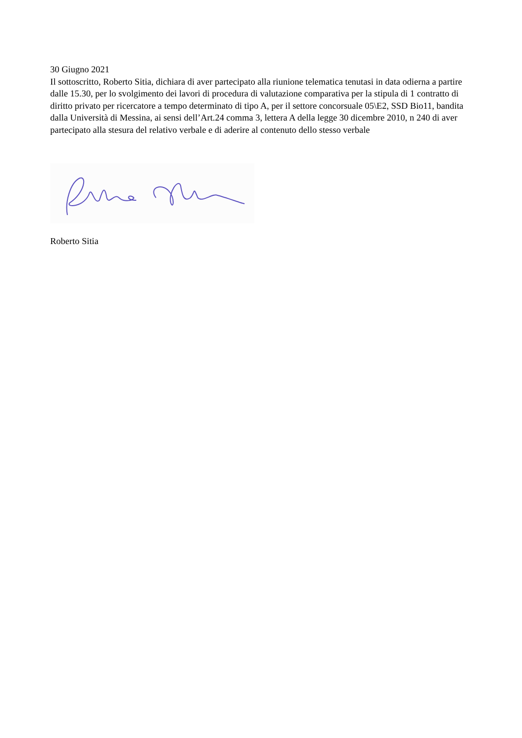30 Giugno 2021
Il sottoscritto, Roberto Sitia, dichiara di aver partecipato alla riunione telematica tenutasi in data odierna a partire dalle 15.30, per lo svolgimento dei lavori di procedura di valutazione comparativa per la stipula di 1 contratto di diritto privato per ricercatore a tempo determinato di tipo A, per il settore concorsuale 05\E2, SSD Bio11, bandita dalla Università di Messina, ai sensi dell’Art.24 comma 3, lettera A della legge 30 dicembre 2010, n 240 di aver partecipato alla stesura del relativo verbale e di aderire al contenuto dello stesso verbale
Roberto Sitia